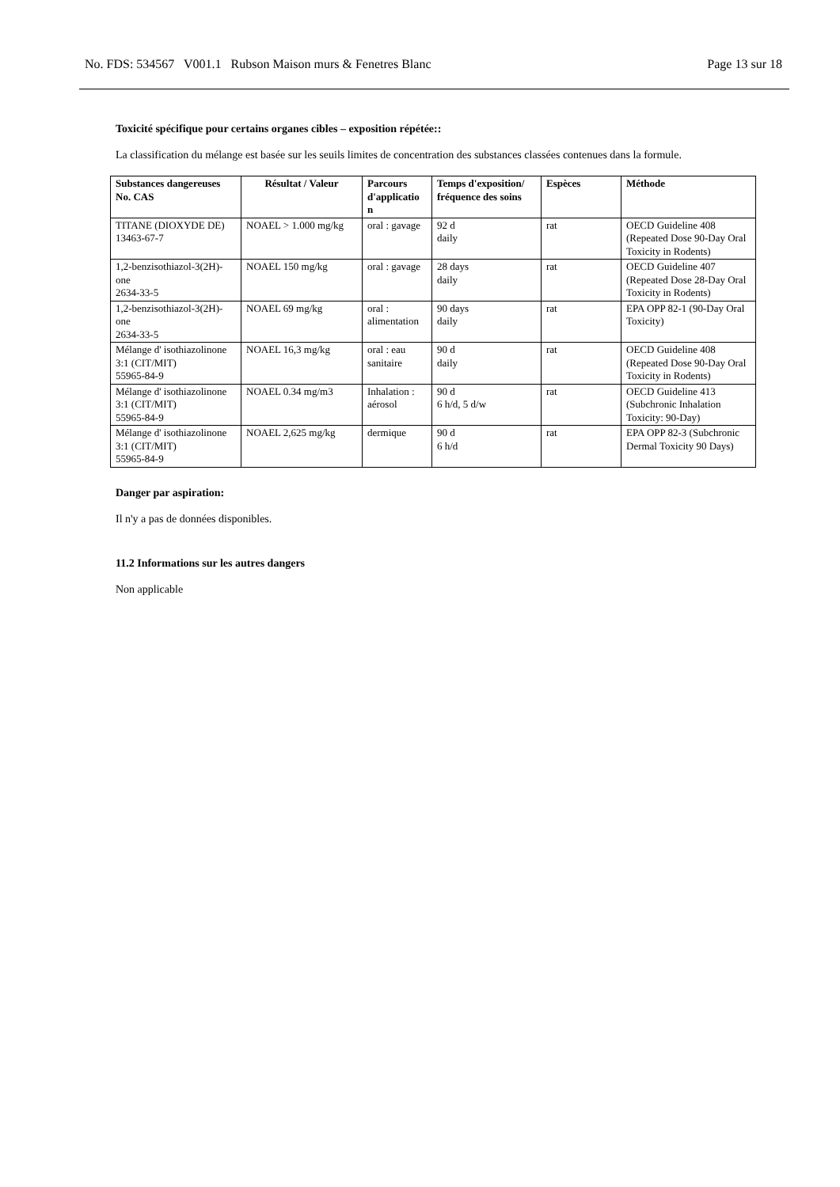No. FDS: 534567 V001.1 Rubson Maison murs & Fenetres Blanc Page 13 sur 18
Toxicité spécifique pour certains organes cibles – exposition répétée::
La classification du mélange est basée sur les seuils limites de concentration des substances classées contenues dans la formule.
| Substances dangereuses No. CAS | Résultat / Valeur | Parcours d'applicatio n | Temps d'exposition/ fréquence des soins | Espèces | Méthode |
| --- | --- | --- | --- | --- | --- |
| TITANE (DIOXYDE DE) 13463-67-7 | NOAEL > 1.000 mg/kg | oral : gavage | 92 d daily | rat | OECD Guideline 408 (Repeated Dose 90-Day Oral Toxicity in Rodents) |
| 1,2-benzisothiazol-3(2H)-one 2634-33-5 | NOAEL 150 mg/kg | oral : gavage | 28 days daily | rat | OECD Guideline 407 (Repeated Dose 28-Day Oral Toxicity in Rodents) |
| 1,2-benzisothiazol-3(2H)-one 2634-33-5 | NOAEL 69 mg/kg | oral : alimentation | 90 days daily | rat | EPA OPP 82-1 (90-Day Oral Toxicity) |
| Mélange d' isothiazolinone 3:1 (CIT/MIT) 55965-84-9 | NOAEL 16,3 mg/kg | oral : eau sanitaire | 90 d daily | rat | OECD Guideline 408 (Repeated Dose 90-Day Oral Toxicity in Rodents) |
| Mélange d' isothiazolinone 3:1 (CIT/MIT) 55965-84-9 | NOAEL 0.34 mg/m3 | Inhalation : aérosol | 90 d 6 h/d, 5 d/w | rat | OECD Guideline 413 (Subchronic Inhalation Toxicity: 90-Day) |
| Mélange d' isothiazolinone 3:1 (CIT/MIT) 55965-84-9 | NOAEL 2,625 mg/kg | dermique | 90 d 6 h/d | rat | EPA OPP 82-3 (Subchronic Dermal Toxicity 90 Days) |
Danger par aspiration:
Il n'y a pas de données disponibles.
11.2 Informations sur les autres dangers
Non applicable